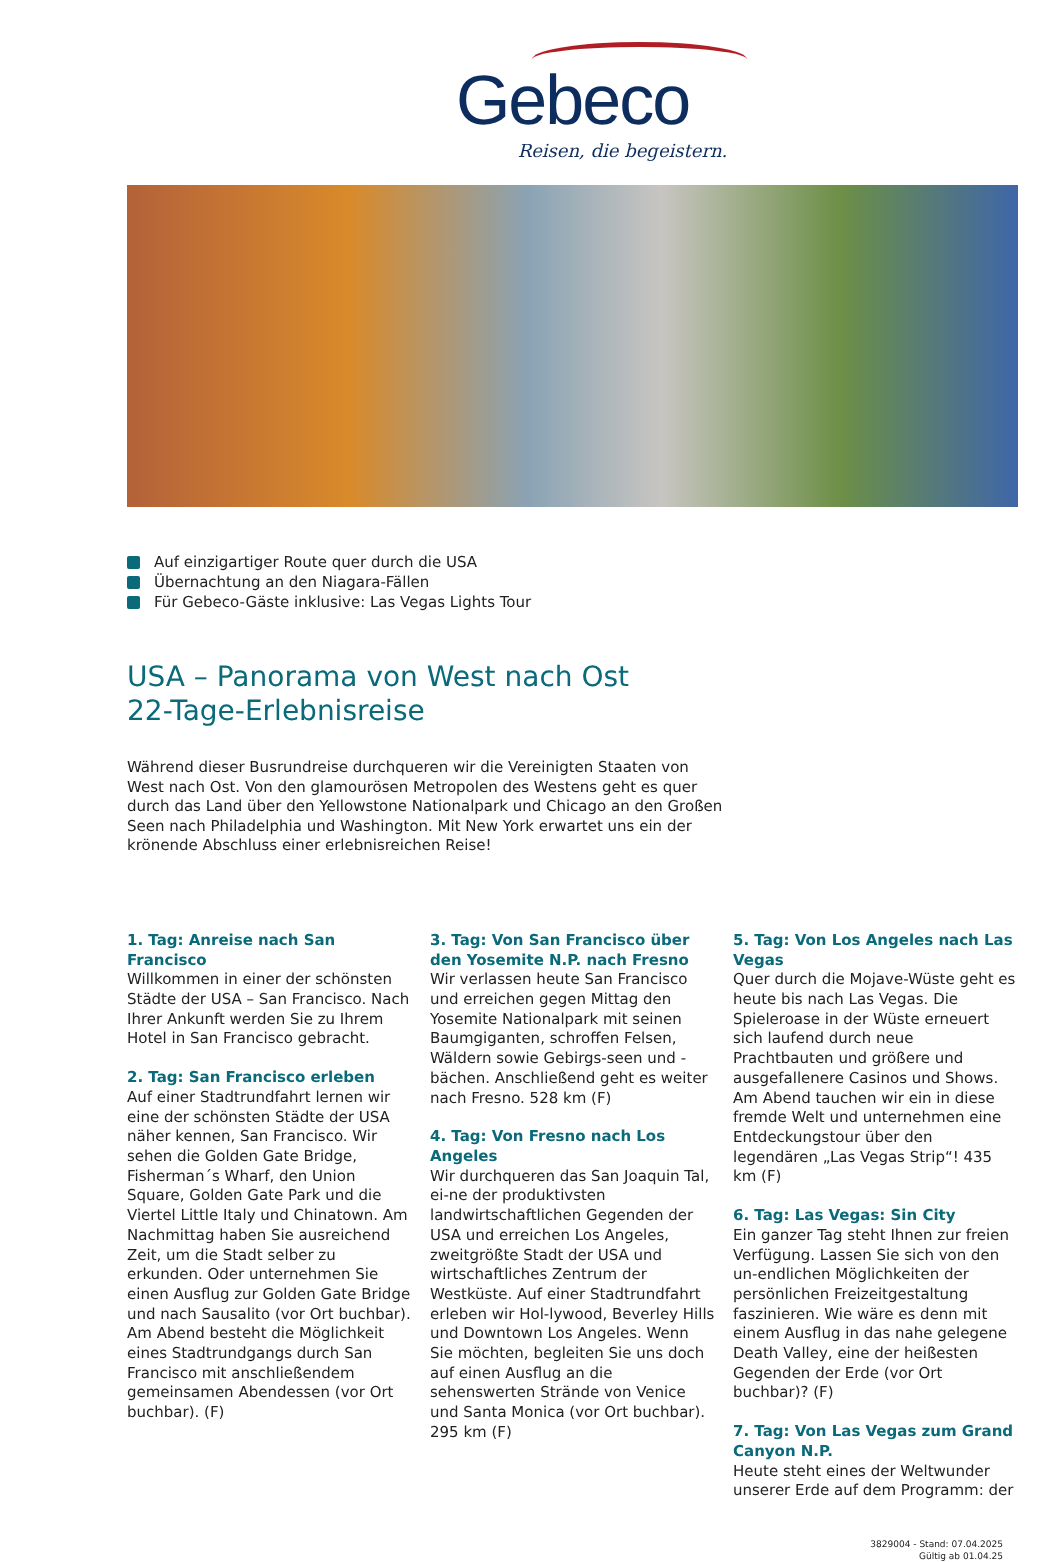Gebeco
Reisen, die begeistern.
Auf einzigartiger Route quer durch die USA
Übernachtung an den Niagara-Fällen
Für Gebeco-Gäste inklusive: Las Vegas Lights Tour
USA – Panorama von West nach Ost
22-Tage-Erlebnisreise
Während dieser Busrundreise durchqueren wir die Vereinigten Staaten von West nach Ost. Von den glamourösen Metropolen des Westens geht es quer durch das Land über den Yellowstone Nationalpark und Chicago an den Großen Seen nach Philadelphia und Washington. Mit New York erwartet uns ein der krönende Abschluss einer erlebnisreichen Reise!
1. Tag: Anreise nach San Francisco
Willkommen in einer der schönsten Städte der USA – San Francisco. Nach Ihrer Ankunft werden Sie zu Ihrem Hotel in San Francisco gebracht.
2. Tag: San Francisco erleben
Auf einer Stadtrundfahrt lernen wir eine der schönsten Städte der USA näher kennen, San Francisco. Wir sehen die Golden Gate Bridge, Fisherman´s Wharf, den Union Square, Golden Gate Park und die Viertel Little Italy und Chinatown. Am Nachmittag haben Sie ausreichend Zeit, um die Stadt selber zu erkunden. Oder unternehmen Sie einen Ausflug zur Golden Gate Bridge und nach Sausalito (vor Ort buchbar). Am Abend besteht die Möglichkeit eines Stadtrundgangs durch San Francisco mit anschließendem gemeinsamen Abendessen (vor Ort buchbar). (F)
3. Tag: Von San Francisco über den Yosemite N.P. nach Fresno
Wir verlassen heute San Francisco und erreichen gegen Mittag den Yosemite Nationalpark mit seinen Baumgiganten, schroffen Felsen, Wäldern sowie Gebirgs-seen und -bächen. Anschließend geht es weiter nach Fresno. 528 km (F)
4. Tag: Von Fresno nach Los Angeles
Wir durchqueren das San Joaquin Tal, ei-ne der produktivsten landwirtschaftlichen Gegenden der USA und erreichen Los Angeles, zweitgrößte Stadt der USA und wirtschaftliches Zentrum der Westküste. Auf einer Stadtrundfahrt erleben wir Hol-lywood, Beverley Hills und Downtown Los Angeles. Wenn Sie möchten, begleiten Sie uns doch auf einen Ausflug an die sehenswerten Strände von Venice und Santa Monica (vor Ort buchbar). 295 km (F)
5. Tag: Von Los Angeles nach Las Vegas
Quer durch die Mojave-Wüste geht es heute bis nach Las Vegas. Die Spieleroase in der Wüste erneuert sich laufend durch neue Prachtbauten und größere und ausgefallenere Casinos und Shows. Am Abend tauchen wir ein in diese fremde Welt und unternehmen eine Entdeckungstour über den legendären „Las Vegas Strip“! 435 km (F)
6. Tag: Las Vegas: Sin City
Ein ganzer Tag steht Ihnen zur freien Verfügung. Lassen Sie sich von den un-endlichen Möglichkeiten der persönlichen Freizeitgestaltung faszinieren. Wie wäre es denn mit einem Ausflug in das nahe gelegene Death Valley, eine der heißesten Gegenden der Erde (vor Ort buchbar)? (F)
7. Tag: Von Las Vegas zum Grand Canyon N.P.
Heute steht eines der Weltwunder unserer Erde auf dem Programm: der
3829004 - Stand: 07.04.2025
Gültig ab 01.04.25